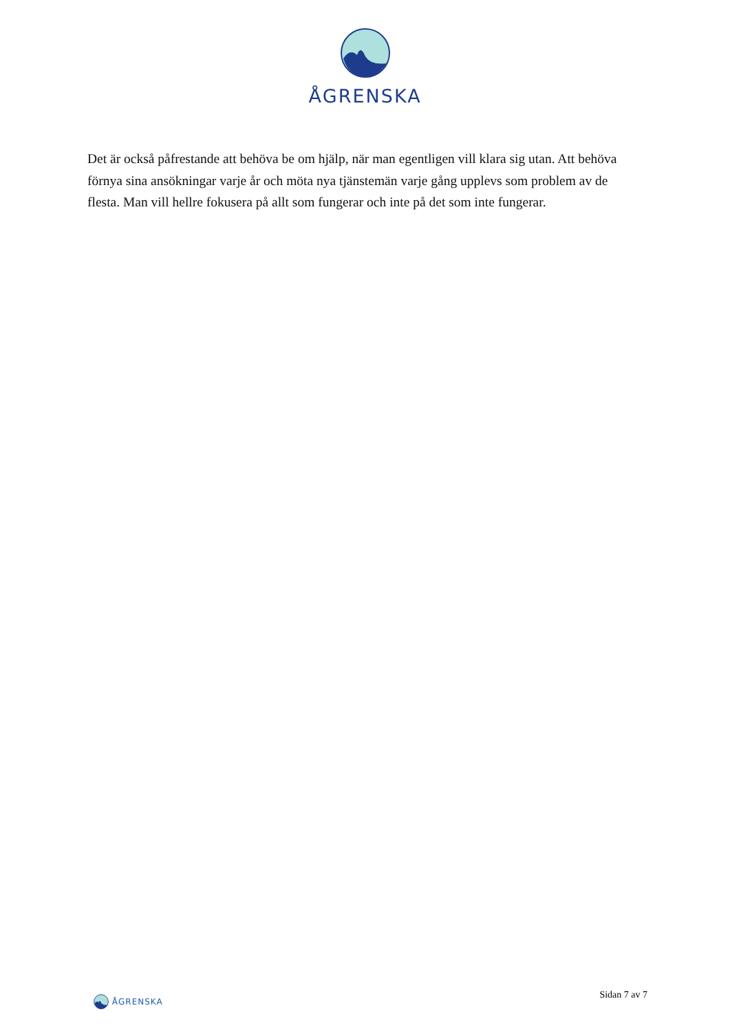ÅGRENSKA
Det är också påfrestande att behöva be om hjälp, när man egentligen vill klara sig utan. Att behöva förnya sina ansökningar varje år och möta nya tjänstemän varje gång upplevs som problem av de flesta. Man vill hellre fokusera på allt som fungerar och inte på det som inte fungerar.
ÅGRENSKA
Sidan 7 av 7